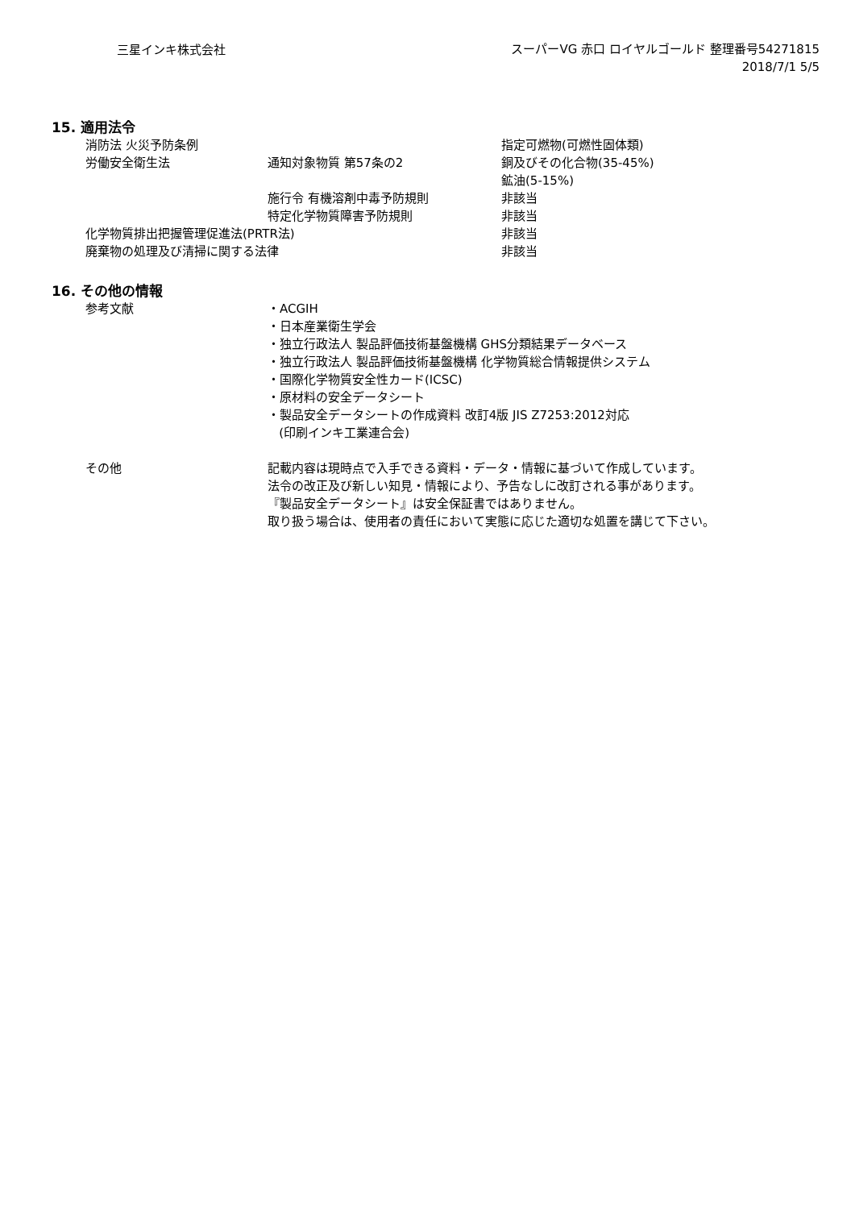三星インキ株式会社
スーパーVG 赤口 ロイヤルゴールド 整理番号54271815
2018/7/1 5/5
15. 適用法令
| 消防法 火災予防条例 | | 指定可燃物(可燃性固体類) |
| 労働安全衛生法 | 通知対象物質 第57条の2 | 銅及びその化合物(35-45%) |
| | | 鉱油(5-15%) |
| | 施行令 有機溶剤中毒予防規則 | 非該当 |
| | 特定化学物質障害予防規則 | 非該当 |
| 化学物質排出把握管理促進法(PRTR法) | | 非該当 |
| 廃棄物の処理及び清掃に関する法律 | | 非該当 |
16. その他の情報
| 参考文献 | ・ACGIH ・日本産業衛生学会 ・独立行政法人 製品評価技術基盤機構 GHS分類結果データベース ・独立行政法人 製品評価技術基盤機構 化学物質総合情報提供システム ・国際化学物質安全性カード(ICSC) ・原材料の安全データシート ・製品安全データシートの作成資料 改訂4版 JIS Z7253:2012対応 (印刷インキ工業連合会) |
| その他 | 記載内容は現時点で入手できる資料・データ・情報に基づいて作成しています。 法令の改正及び新しい知見・情報により、予告なしに改訂される事があります。 『製品安全データシート』は安全保証書ではありません。 取り扱う場合は、使用者の責任において実態に応じた適切な処置を講じて下さい。 |